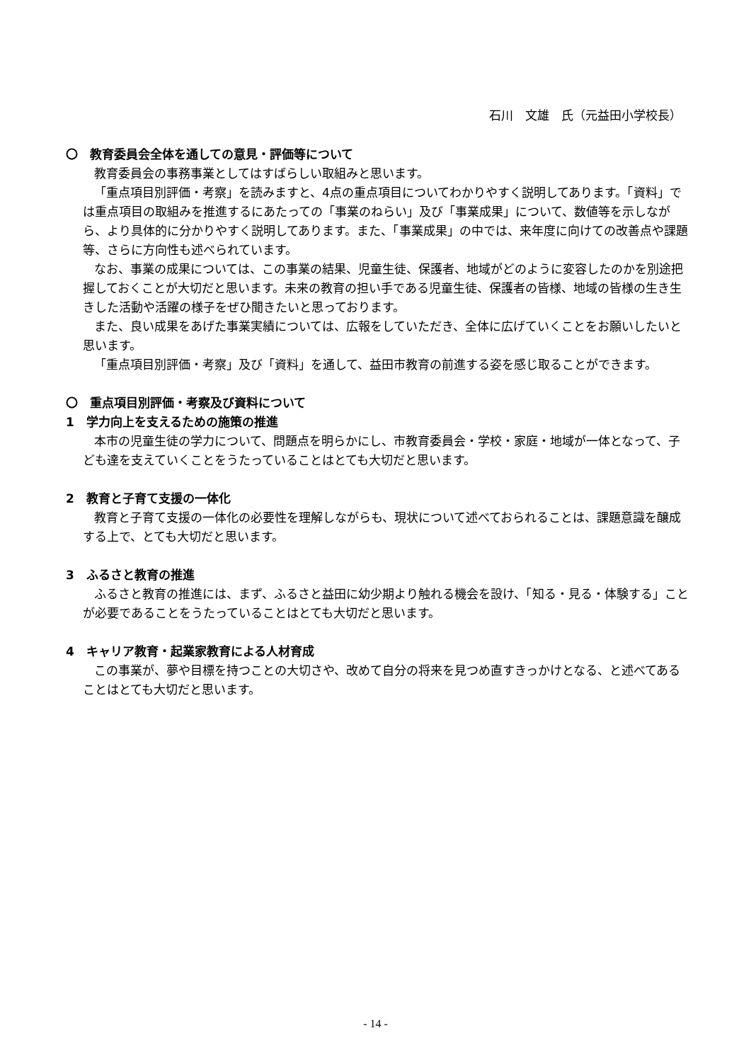石川　文雄　氏（元益田小学校長）
〇　教育委員会全体を通しての意見・評価等について
教育委員会の事務事業としてはすばらしい取組みと思います。
「重点項目別評価・考察」を読みますと、4点の重点項目についてわかりやすく説明してあります。「資料」では重点項目の取組みを推進するにあたっての「事業のねらい」及び「事業成果」について、数値等を示しながら、より具体的に分かりやすく説明してあります。また、「事業成果」の中では、来年度に向けての改善点や課題等、さらに方向性も述べられています。
なお、事業の成果については、この事業の結果、児童生徒、保護者、地域がどのように変容したのかを別途把握しておくことが大切だと思います。未来の教育の担い手である児童生徒、保護者の皆様、地域の皆様の生き生きした活動や活躍の様子をぜひ聞きたいと思っております。
また、良い成果をあげた事業実績については、広報をしていただき、全体に広げていくことをお願いしたいと思います。
「重点項目別評価・考察」及び「資料」を通して、益田市教育の前進する姿を感じ取ることができます。
〇　重点項目別評価・考察及び資料について
1　学力向上を支えるための施策の推進
本市の児童生徒の学力について、問題点を明らかにし、市教育委員会・学校・家庭・地域が一体となって、子ども達を支えていくことをうたっていることはとても大切だと思います。
2　教育と子育て支援の一体化
教育と子育て支援の一体化の必要性を理解しながらも、現状について述べておられることは、課題意識を醸成する上で、とても大切だと思います。
3　ふるさと教育の推進
ふるさと教育の推進には、まず、ふるさと益田に幼少期より触れる機会を設け、「知る・見る・体験する」ことが必要であることをうたっていることはとても大切だと思います。
4　キャリア教育・起業家教育による人材育成
この事業が、夢や目標を持つことの大切さや、改めて自分の将来を見つめ直すきっかけとなる、と述べてあることはとても大切だと思います。
- 14 -